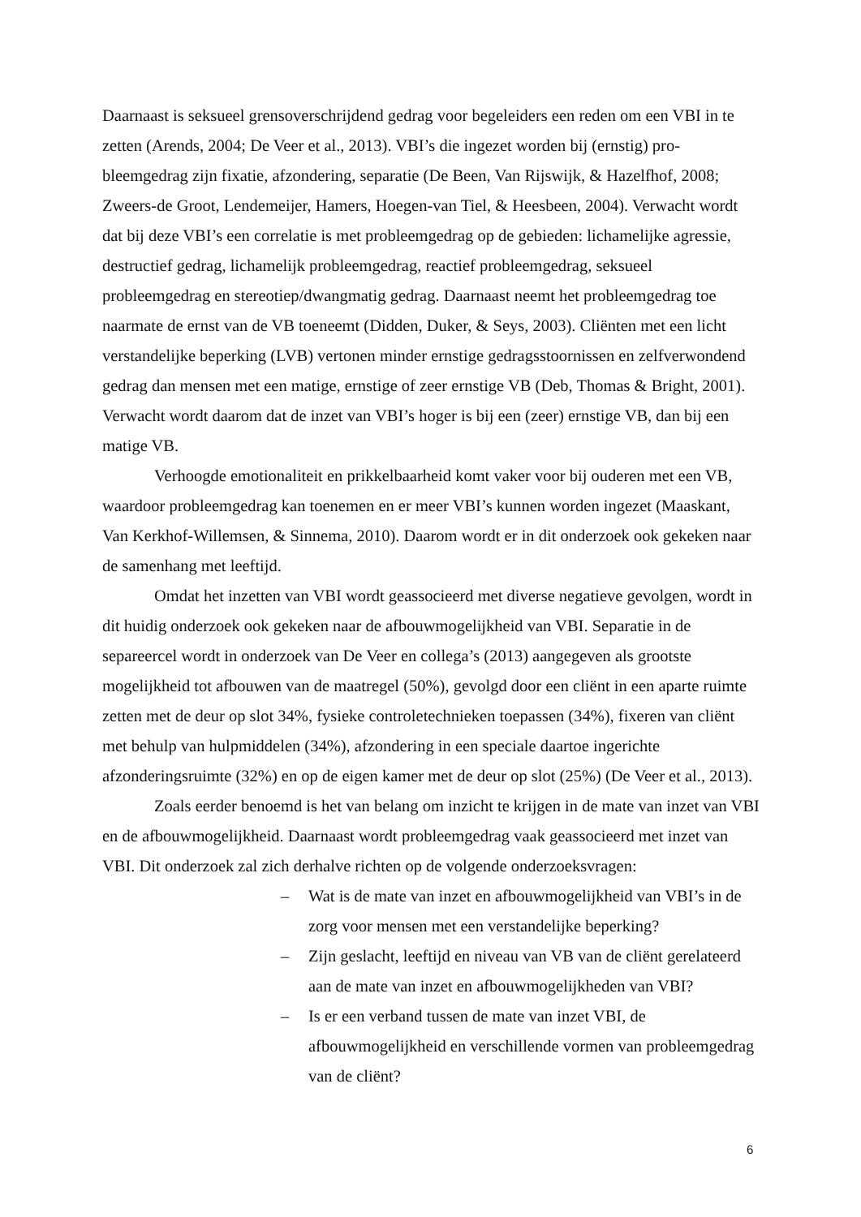Daarnaast is seksueel grensoverschrijdend gedrag voor begeleiders een reden om een VBI in te zetten (Arends, 2004; De Veer et al., 2013). VBI’s die ingezet worden bij (ernstig) pro­bleemgedrag zijn fixatie, afzondering, separatie (De Been, Van Rijswijk, & Hazelfhof, 2008; Zweers-de Groot, Lendemeijer, Hamers, Hoegen-van Tiel, & Heesbeen, 2004). Verwacht wordt dat bij deze VBI’s een correlatie is met probleemgedrag op de gebieden: lichamelijke agressie, destructief gedrag, lichamelijk probleemgedrag, reactief probleemgedrag, seksueel probleemgedrag en stereotiep/dwangmatig gedrag. Daarnaast neemt het probleemgedrag toe naarmate de ernst van de VB toeneemt (Didden, Duker, & Seys, 2003). Cliënten met een licht verstandelijke beperking (LVB) vertonen minder ernstige gedragsstoornissen en zelfverwon­dend gedrag dan mensen met een matige, ernstige of zeer ernstige VB (Deb, Thomas & Bright, 2001). Verwacht wordt daarom dat de inzet van VBI’s hoger is bij een (zeer) ernstige VB, dan bij een matige VB.
Verhoogde emotionaliteit en prikkelbaarheid komt vaker voor bij ouderen met een VB, waardoor probleemgedrag kan toenemen en er meer VBI’s kunnen worden ingezet (Maaskant, Van Kerkhof-Willemsen, & Sinnema, 2010). Daarom wordt er in dit onderzoek ook gekeken naar de samenhang met leeftijd.
Omdat het inzetten van VBI wordt geassocieerd met diverse negatieve gevolgen, wordt in dit huidig onderzoek ook gekeken naar de afbouwmogelijkheid van VBI. Separatie in de separeercel wordt in onderzoek van De Veer en collega’s (2013) aangegeven als groot­ste mogelijkheid tot afbouwen van de maatregel (50%), gevolgd door een cliënt in een aparte ruimte zetten met de deur op slot 34%, fysieke controletechnieken toepassen (34%), fixeren van cliënt met behulp van hulpmiddelen (34%), afzondering in een speciale daartoe ingerichte afzonderingsruimte (32%) en op de eigen kamer met de deur op slot (25%) (De Veer et al., 2013).
Zoals eerder benoemd is het van belang om inzicht te krijgen in de mate van inzet van VBI en de afbouwmogelijkheid. Daarnaast wordt probleemgedrag vaak geassocieerd met in­zet van VBI. Dit onderzoek zal zich derhalve richten op de volgende onderzoeksvragen:
– Wat is de mate van inzet en afbouwmogelijkheid van VBI’s in de zorg voor mensen met een verstandelijke beperking?
– Zijn geslacht, leeftijd en niveau van VB van de cliënt gerelateerd aan de mate van inzet en afbouwmogelijkheden van VBI?
– Is er een verband tussen de mate van inzet VBI, de afbouwmogelijkheid en verschillende vormen van probleemgedrag van de cliënt?
6